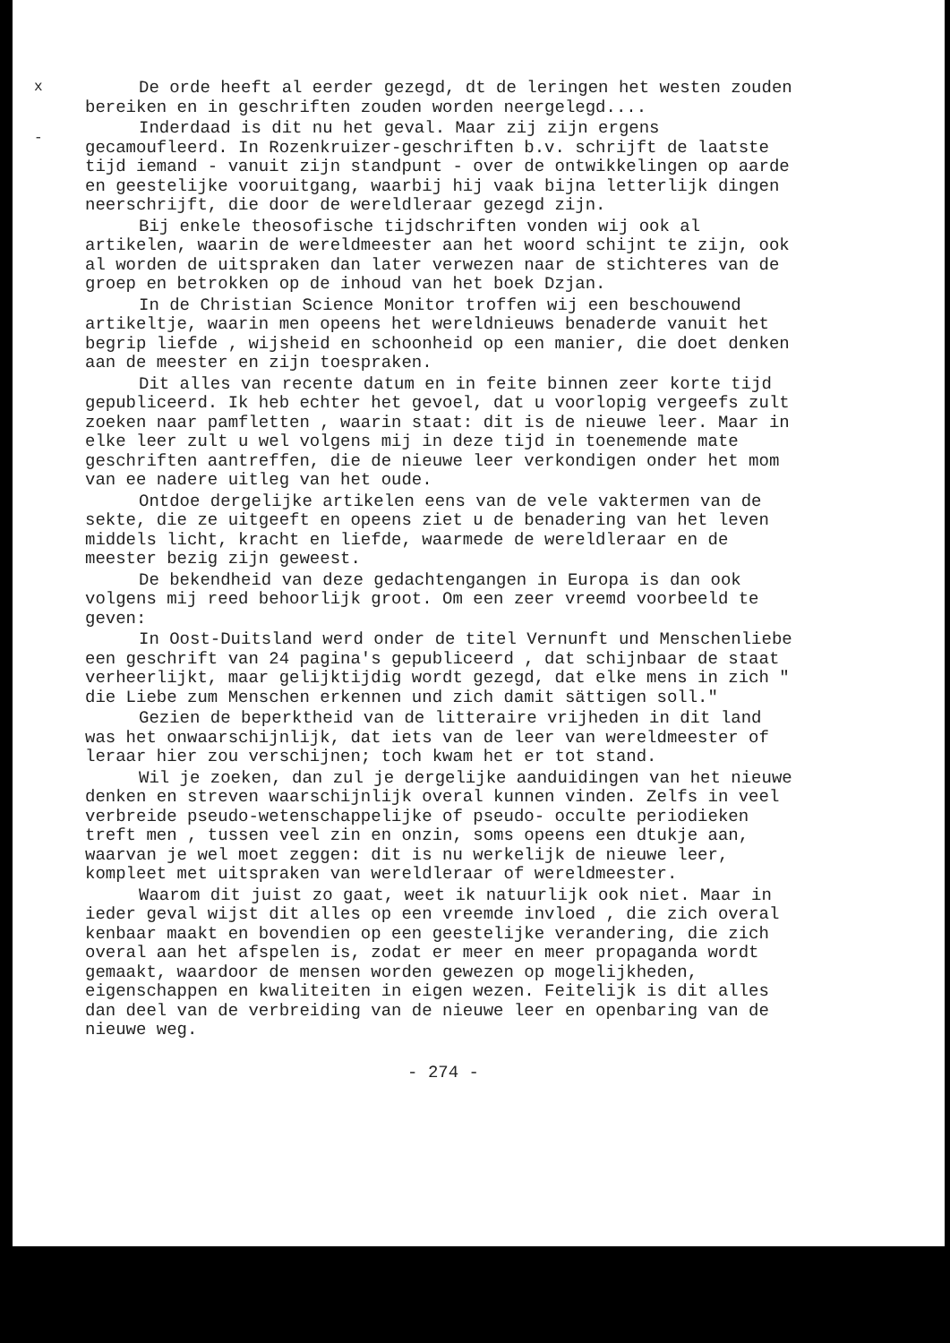x
-
De orde heeft al eerder gezegd, dt de leringen het westen zouden bereiken en in geschriften zouden worden neergelegd....
Inderdaad is dit nu het geval. Maar zij zijn ergens gecamoufleerd. In Rozenkruizer-geschriften b.v. schrijft de laatste tijd iemand - vanuit zijn standpunt - over de ontwikkelingen op aarde en geestelijke vooruitgang, waarbij hij vaak bijna letterlijk dingen neerschrijft, die door de wereldleraar gezegd zijn.
Bij enkele theosofische tijdschriften vonden wij ook al artikelen, waarin de wereldmeester aan het woord schijnt te zijn, ook al worden de uitspraken dan later verwezen naar de stichteres van de groep en betrokken op de inhoud van het boek Dzjan.
In de Christian Science Monitor troffen wij een beschouwend artikeltje, waarin men opeens het wereldnieuws benaderde vanuit het begrip liefde , wijsheid en schoonheid op een manier, die doet denken aan de meester en zijn toespraken.
Dit alles van recente datum en in feite binnen zeer korte tijd gepubliceerd. Ik heb echter het gevoel, dat u voorlopig vergeefs zult zoeken naar pamfletten , waarin staat: dit is de nieuwe leer. Maar in elke leer zult u wel volgens mij in deze tijd in toenemende mate geschriften aantreffen, die de nieuwe leer verkondigen onder het mom van ee nadere uitleg van het oude.
Ontdoe dergelijke artikelen eens van de vele vaktermen van de sekte, die ze uitgeeft en opeens ziet u de benadering van het leven middels licht, kracht en liefde, waarmede de wereldleraar en de meester bezig zijn geweest.
De bekendheid van deze gedachtengangen in Europa is dan ook volgens mij reed behoorlijk groot. Om een zeer vreemd voorbeeld te geven:
In Oost-Duitsland werd onder de titel Vernunft und Menschenliebe een geschrift van 24 pagina's gepubliceerd , dat schijnbaar de staat verheerlijkt, maar gelijktijdig wordt gezegd, dat elke mens in zich " die Liebe zum Menschen erkennen und zich damit sättigen soll."
Gezien de beperktheid van de litteraire vrijheden in dit land was het onwaarschijnlijk, dat iets van de leer van wereldmeester of leraar hier zou verschijnen; toch kwam het er tot stand.
Wil je zoeken, dan zul je dergelijke aanduidingen van het nieuwe denken en streven waarschijnlijk overal kunnen vinden. Zelfs in veel verbreide pseudo-wetenschappelijke of pseudo- occulte periodieken treft men , tussen veel zin en onzin, soms opeens een dtukje aan, waarvan je wel moet zeggen: dit is nu werkelijk de nieuwe leer, kompleet met uitspraken van wereldleraar of wereldmeester.
Waarom dit juist zo gaat, weet ik natuurlijk ook niet. Maar in ieder geval wijst dit alles op een vreemde invloed , die zich overal kenbaar maakt en bovendien op een geestelijke verandering, die zich overal aan het afspelen is, zodat er meer en meer propaganda wordt gemaakt, waardoor de mensen worden gewezen op mogelijkheden, eigenschappen en kwaliteiten in eigen wezen. Feitelijk is dit alles dan deel van de verbreiding van de nieuwe leer en openbaring van de nieuwe weg.
- 274 -